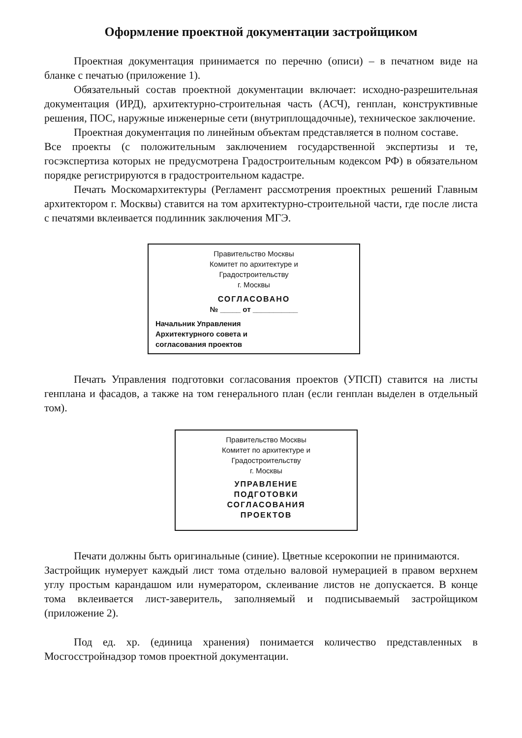Оформление проектной документации застройщиком
Проектная документация принимается по перечню (описи) – в печатном виде на бланке с печатью (приложение 1).
Обязательный состав проектной документации включает: исходно-разрешительная документация (ИРД), архитектурно-строительная часть (АСЧ), генплан, конструктивные решения, ПОС, наружные инженерные сети (внутриплощадочные), техническое заключение.
Проектная документация по линейным объектам представляется в полном составе.
Все проекты (с положительным заключением государственной экспертизы и те, госэкспертиза которых не предусмотрена Градостроительным кодексом РФ) в обязательном порядке регистрируются в градостроительном кадастре.
Печать Москомархитектуры (Регламент рассмотрения проектных решений Главным архитектором г. Москвы) ставится на том архитектурно-строительной части, где после листа с печатями вклеивается подлинник заключения МГЭ.
Правительство Москвы
Комитет по архитектуре и
Градостроительству
г. Москвы
СОГЛАСОВАНО
№ _____ от ___________
Начальник Управления
Архитектурного совета и
согласования проектов
Печать Управления подготовки согласования проектов (УПСП) ставится на листы генплана и фасадов, а также на том генерального план (если генплан выделен в отдельный том).
Правительство Москвы
Комитет по архитектуре и
Градостроительству
г. Москвы
УПРАВЛЕНИЕ
ПОДГОТОВКИ
СОГЛАСОВАНИЯ
ПРОЕКТОВ
Печати должны быть оригинальные (синие). Цветные ксерокопии не принимаются.
Застройщик нумерует каждый лист тома отдельно валовой нумерацией в правом верхнем углу простым карандашом или нумератором, склеивание листов не допускается. В конце тома вклеивается лист-заверитель, заполняемый и подписываемый застройщиком (приложение 2).
Под ед. хр. (единица хранения) понимается количество представленных в Мосгосстройнадзор томов проектной документации.